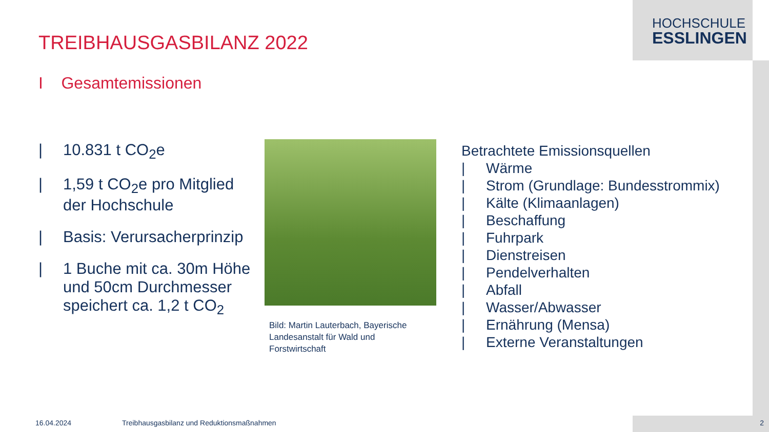HOCHSCHULE
ESSLINGEN
TREIBHAUSGASBILANZ 2022
I Gesamtemissionen
| 10.831 t CO<sub>2</sub>e
| 1,59 t CO<sub>2</sub>e pro Mitglied der Hochschule
| Basis: Verursacherprinzip
| 1 Buche mit ca. 30m Höhe und 50cm Durchmesser speichert ca. 1,2 t CO<sub>2</sub>
Bild: Martin Lauterbach, Bayerische Landesanstalt für Wald und Forstwirtschaft
Betrachtete Emissionsquellen
| Wärme
| Strom (Grundlage: Bundesstrommix)
| Kälte (Klimaanlagen)
| Beschaffung
| Fuhrpark
| Dienstreisen
| Pendelverhalten
| Abfall
| Wasser/Abwasser
| Ernährung (Mensa)
| Externe Veranstaltungen
16.04.2024
Treibhausgasbilanz und Reduktionsmaßnahmen
2